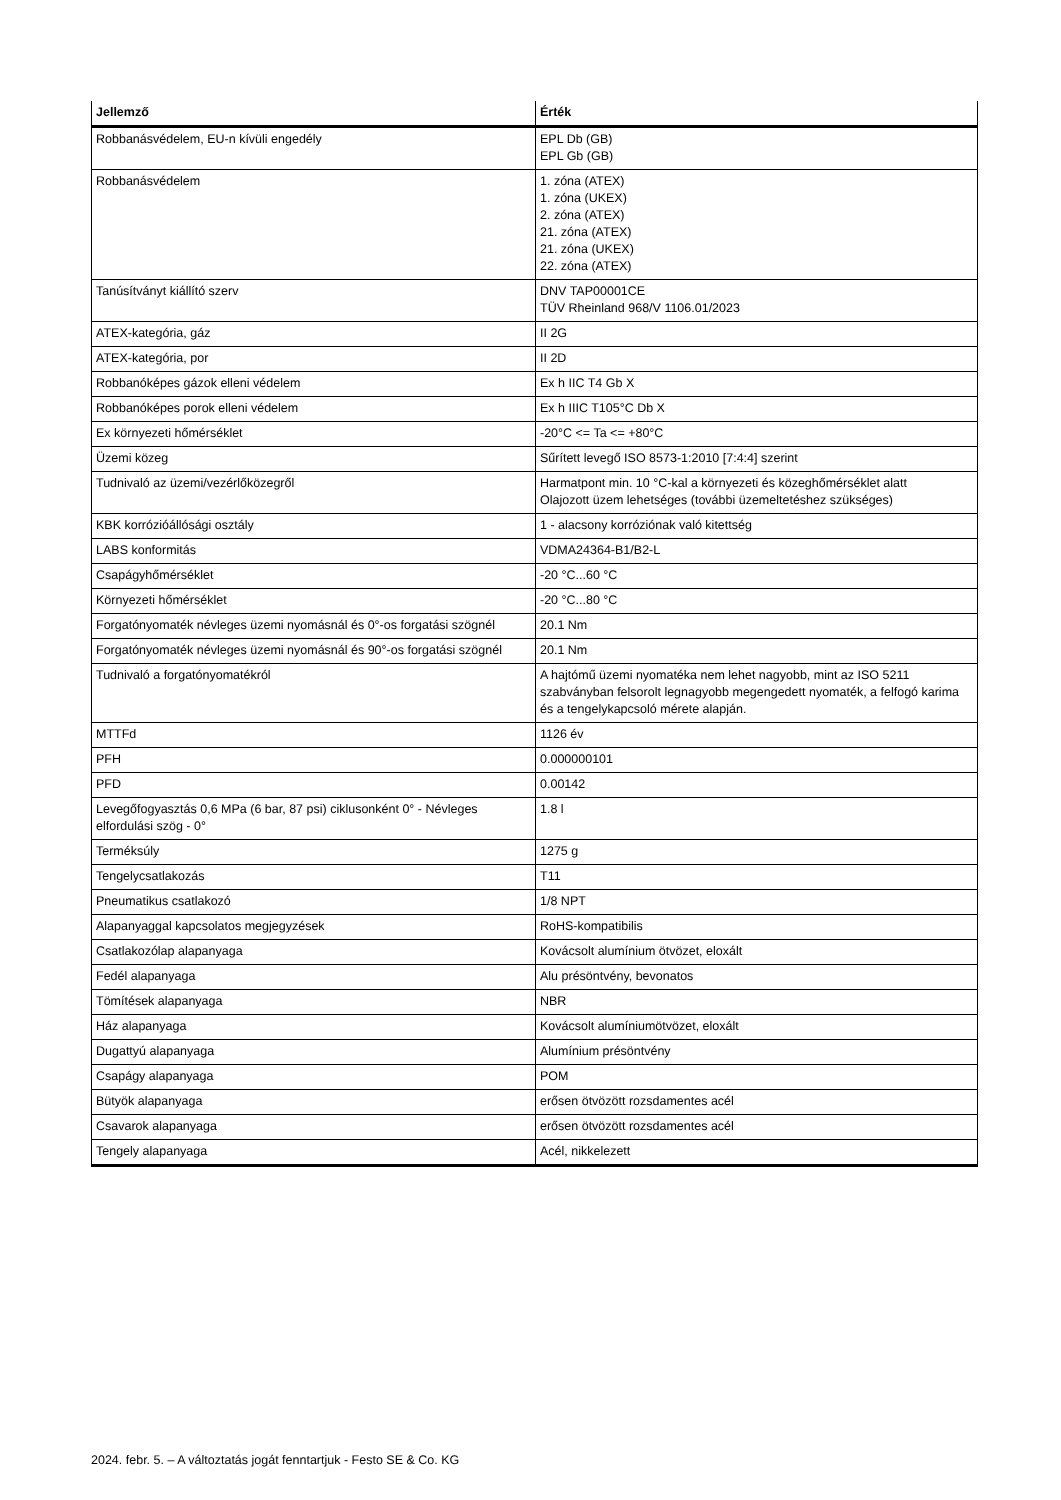| Jellemző | Érték |
| --- | --- |
| Robbanásvédelem, EU-n kívüli engedély | EPL Db (GB) EPL Gb (GB) |
| Robbanásvédelem | 1. zóna (ATEX) 1. zóna (UKEX) 2. zóna (ATEX) 21. zóna (ATEX) 21. zóna (UKEX) 22. zóna (ATEX) |
| Tanúsítványt kiállító szerv | DNV TAP00001CE TÜV Rheinland 968/V 1106.01/2023 |
| ATEX-kategória, gáz | II 2G |
| ATEX-kategória, por | II 2D |
| Robbanóképes gázok elleni védelem | Ex h IIC T4 Gb X |
| Robbanóképes porok elleni védelem | Ex h IIIC T105°C Db X |
| Ex környezeti hőmérséklet | -20°C <= Ta <= +80°C |
| Üzemi közeg | Sűrített levegő ISO 8573-1:2010 [7:4:4] szerint |
| Tudnivaló az üzemi/vezérlőközegről | Harmatpont min. 10 °C-kal a környezeti és közeghőmérséklet alatt Olajozott üzem lehetséges (további üzemeltetéshez szükséges) |
| KBK korrózióállósági osztály | 1 - alacsony korróziónak való kitettség |
| LABS konformitás | VDMA24364-B1/B2-L |
| Csapágyhőmérséklet | -20 °C...60 °C |
| Környezeti hőmérséklet | -20 °C...80 °C |
| Forgatónyomaték névleges üzemi nyomásnál és 0°-os forgatási szögnél | 20.1 Nm |
| Forgatónyomaték névleges üzemi nyomásnál és 90°-os forgatási szögnél | 20.1 Nm |
| Tudnivaló a forgatónyomatékról | A hajtómű üzemi nyomatéka nem lehet nagyobb, mint az ISO 5211 szabványban felsorolt legnagyobb megengedett nyomaték, a felfogó karima és a tengelykapcsoló mérete alapján. |
| MTTFd | 1126 év |
| PFH | 0.000000101 |
| PFD | 0.00142 |
| Levegőfogyasztás 0,6 MPa (6 bar, 87 psi) ciklusonként 0° - Névleges elfordulási szög - 0° | 1.8 l |
| Terméksúly | 1275 g |
| Tengelycsatlakozás | T11 |
| Pneumatikus csatlakozó | 1/8 NPT |
| Alapanyaggal kapcsolatos megjegyzések | RoHS-kompatibilis |
| Csatlakozólap alapanyaga | Kovácsolt alumínium ötvözet, eloxált |
| Fedél alapanyaga | Alu présöntvény, bevonatos |
| Tömítések alapanyaga | NBR |
| Ház alapanyaga | Kovácsolt alumíniumötvözet, eloxált |
| Dugattyú alapanyaga | Alumínium présöntvény |
| Csapágy alapanyaga | POM |
| Bütyök alapanyaga | erősen ötvözött rozsdamentes acél |
| Csavarok alapanyaga | erősen ötvözött rozsdamentes acél |
| Tengely alapanyaga | Acél, nikkelezett |
2024. febr. 5. – A változtatás jogát fenntartjuk - Festo SE & Co. KG